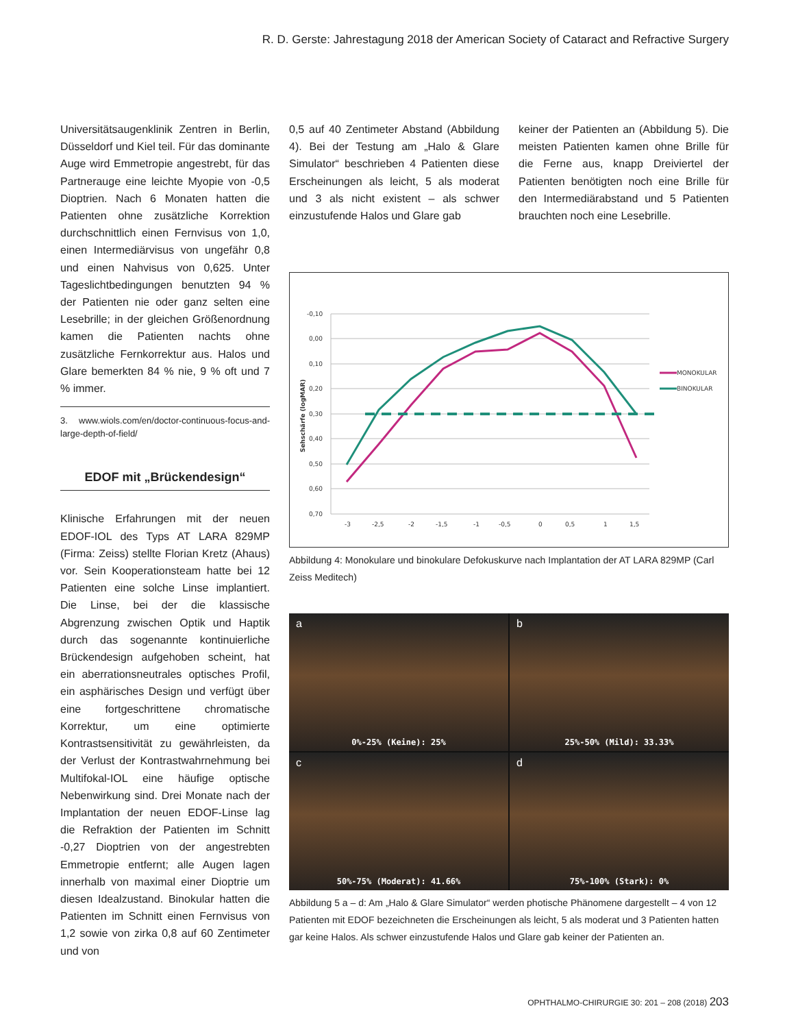R. D. Gerste: Jahrestagung 2018 der American Society of Cataract and Refractive Surgery
Universitätsaugenklinik Zentren in Berlin, Düsseldorf und Kiel teil. Für das dominante Auge wird Emmetropie angestrebt, für das Partnerauge eine leichte Myopie von -0,5 Dioptrien. Nach 6 Monaten hatten die Patienten ohne zusätzliche Korrektion durchschnittlich einen Fernvisus von 1,0, einen Intermediärvisus von ungefähr 0,8 und einen Nahvisus von 0,625. Unter Tageslichtbedingungen benutzten 94 % der Patienten nie oder ganz selten eine Lesebrille; in der gleichen Größenordnung kamen die Patienten nachts ohne zusätzliche Fernkorrektur aus. Halos und Glare bemerkten 84 % nie, 9 % oft und 7 % immer.
3. www.wiols.com/en/doctor-continuous-focus-and-large-depth-of-field/
EDOF mit „Brückendesign“
Klinische Erfahrungen mit der neuen EDOF-IOL des Typs AT LARA 829MP (Firma: Zeiss) stellte Florian Kretz (Ahaus) vor. Sein Kooperationsteam hatte bei 12 Patienten eine solche Linse implantiert. Die Linse, bei der die klassische Abgrenzung zwischen Optik und Haptik durch das sogenannte kontinuierliche Brückendesign aufgehoben scheint, hat ein aberrationsneutrales optisches Profil, ein asphärisches Design und verfügt über eine fortgeschrittene chromatische Korrektur, um eine optimierte Kontrastsensitivität zu gewährleisten, da der Verlust der Kontrastwahrnehmung bei Multifokal-IOL eine häufige optische Nebenwirkung sind. Drei Monate nach der Implantation der neuen EDOF-Linse lag die Refraktion der Patienten im Schnitt -0,27 Dioptrien von der angestrebten Emmetropie entfernt; alle Augen lagen innerhalb von maximal einer Dioptrie um diesen Idealzustand. Binokular hatten die Patienten im Schnitt einen Fernvisus von 1,2 sowie von zirka 0,8 auf 60 Zentimeter und von
0,5 auf 40 Zentimeter Abstand (Abbildung 4). Bei der Testung am „Halo & Glare Simulator“ beschrieben 4 Patienten diese Erscheinungen als leicht, 5 als moderat und 3 als nicht existent – als schwer einzustufende Halos und Glare gab
keiner der Patienten an (Abbildung 5). Die meisten Patienten kamen ohne Brille für die Ferne aus, knapp Dreiviertel der Patienten benötigten noch eine Brille für den Intermediärabstand und 5 Patienten brauchten noch eine Lesebrille.
Sehschärfe (logMAR)
-0,10
0,00
0,10
0,20
0,30
0,40
0,50
0,60
0,70
-3
-2,5
-2
-1,5
-1
-0,5
0
0,5
1
1,5
MONOKULAR
BINOKULAR
Abbildung 4: Monokulare und binokulare Defokuskurve nach Implantation der AT LARA 829MP (Carl Zeiss Meditech)
a
0%-25% (Keine): 25%
b
25%-50% (Mild): 33.33%
c
50%-75% (Moderat): 41.66%
d
75%-100% (Stark): 0%
Abbildung 5 a – d: Am „Halo & Glare Simulator“ werden photische Phänomene dargestellt – 4 von 12 Patienten mit EDOF bezeichneten die Erscheinungen als leicht, 5 als moderat und 3 Patienten hatten gar keine Halos. Als schwer einzustufende Halos und Glare gab keiner der Patienten an.
OPHTHALMO-CHIRURGIE 30: 201 – 208 (2018) 203